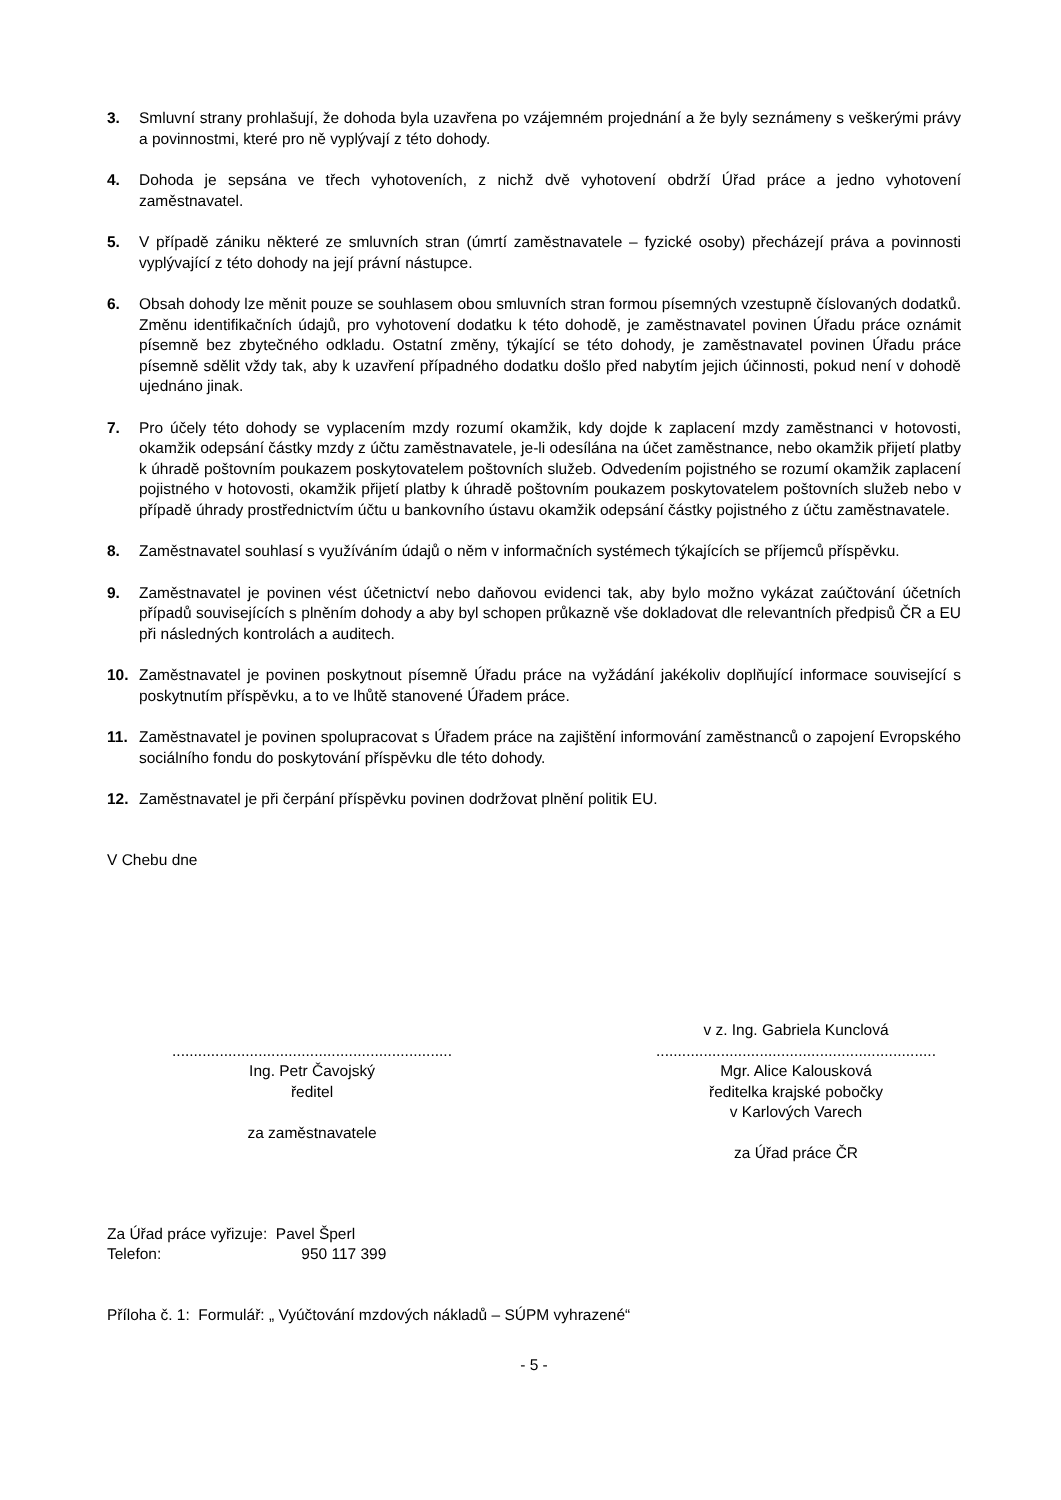3. Smluvní strany prohlašují, že dohoda byla uzavřena po vzájemném projednání a že byly seznámeny s veškerými právy a povinnostmi, které pro ně vyplývají z této dohody.
4. Dohoda je sepsána ve třech vyhotoveních, z nichž dvě vyhotovení obdrží Úřad práce a jedno vyhotovení zaměstnavatel.
5. V případě zániku některé ze smluvních stran (úmrtí zaměstnavatele – fyzické osoby) přecházejí práva a povinnosti vyplývající z této dohody na její právní nástupce.
6. Obsah dohody lze měnit pouze se souhlasem obou smluvních stran formou písemných vzestupně číslovaných dodatků. Změnu identifikačních údajů, pro vyhotovení dodatku k této dohodě, je zaměstnavatel povinen Úřadu práce oznámit písemně bez zbytečného odkladu. Ostatní změny, týkající se této dohody, je zaměstnavatel povinen Úřadu práce písemně sdělit vždy tak, aby k uzavření případného dodatku došlo před nabytím jejich účinnosti, pokud není v dohodě ujednáno jinak.
7. Pro účely této dohody se vyplacením mzdy rozumí okamžik, kdy dojde k zaplacení mzdy zaměstnanci v hotovosti, okamžik odepsání částky mzdy z účtu zaměstnavatele, je-li odesílána na účet zaměstnance, nebo okamžik přijetí platby k úhradě poštovním poukazem poskytovatelem poštovních služeb. Odvedením pojistného se rozumí okamžik zaplacení pojistného v hotovosti, okamžik přijetí platby k úhradě poštovním poukazem poskytovatelem poštovních služeb nebo v případě úhrady prostřednictvím účtu u bankovního ústavu okamžik odepsání částky pojistného z účtu zaměstnavatele.
8. Zaměstnavatel souhlasí s využíváním údajů o něm v informačních systémech týkajících se příjemců příspěvku.
9. Zaměstnavatel je povinen vést účetnictví nebo daňovou evidenci tak, aby bylo možno vykázat zaúčtování účetních případů souvisejících s plněním dohody a aby byl schopen průkazně vše dokladovat dle relevantních předpisů ČR a EU při následných kontrolách a auditech.
10. Zaměstnavatel je povinen poskytnout písemně Úřadu práce na vyžádání jakékoliv doplňující informace související s poskytnutím příspěvku, a to ve lhůtě stanovené Úřadem práce.
11. Zaměstnavatel je povinen spolupracovat s Úřadem práce na zajištění informování zaměstnanců o zapojení Evropského sociálního fondu do poskytování příspěvku dle této dohody.
12. Zaměstnavatel je při čerpání příspěvku povinen dodržovat plnění politik EU.
V Chebu dne
.................................................................
Ing. Petr Čavojský
ředitel
za zaměstnavatele
v z. Ing. Gabriela Kunclová
.................................................................
Mgr. Alice Kalousková
ředitelka krajské pobočky
v Karlových Varech
za Úřad práce ČR
Za Úřad práce vyřizuje: Pavel Šperl
Telefon: 950 117 399
Příloha č. 1: Formulář: „ Vyúčtování mzdových nákladů – SÚPM vyhrazené“
- 5 -